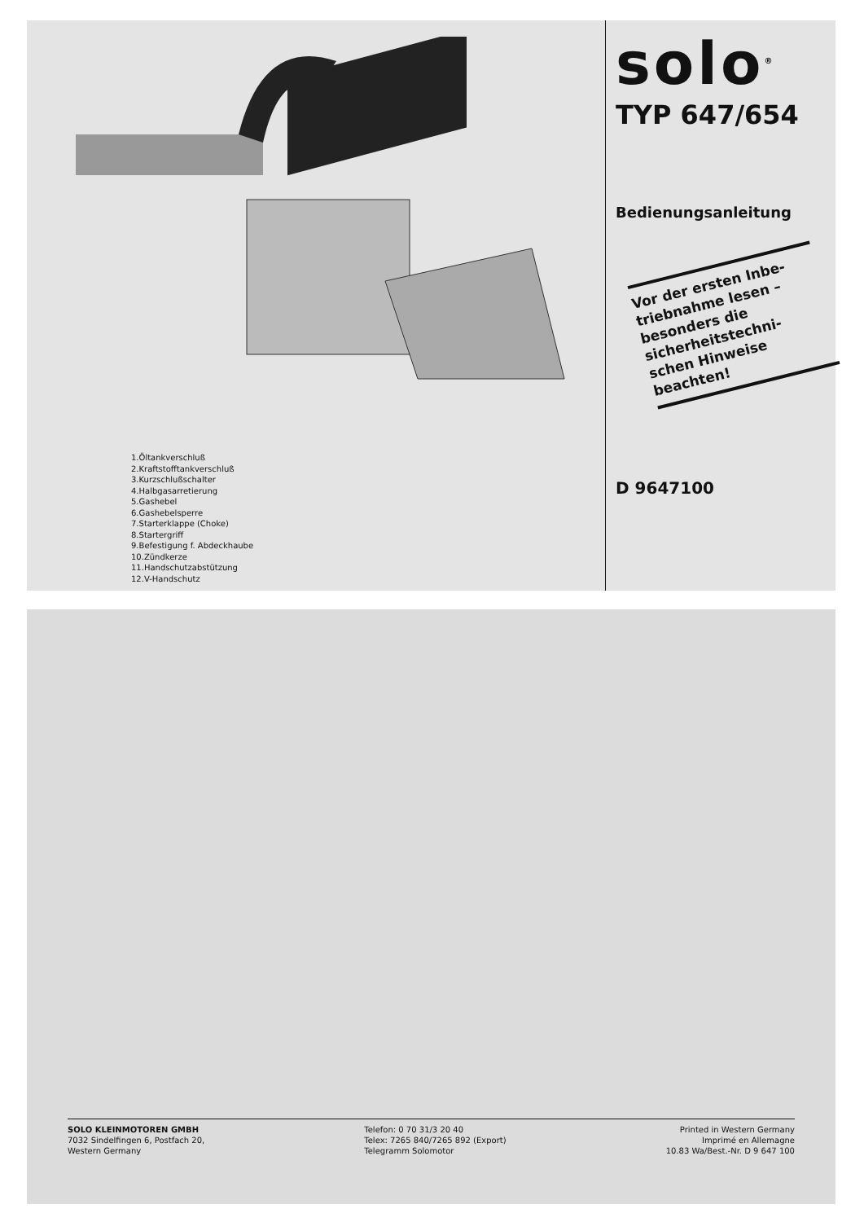1.Öltankverschluß
2.Kraftstofftankverschluß
3.Kurzschlußschalter
4.Halbgasarretierung
5.Gashebel
6.Gashebelsperre
7.Starterklappe (Choke)
8.Startergriff
9.Befestigung f. Abdeckhaube
10.Zündkerze
11.Handschutzabstützung
12.V-Handschutz
solo<sup>®</sup>
TYP 647/654
Bedienungsanleitung
Vor der ersten Inbe-
triebnahme lesen –
besonders die
sicherheitstechni-
schen Hinweise
beachten!
D 9647100
SOLO KLEINMOTOREN GMBH
7032 Sindelfingen 6, Postfach 20,
Western Germany
Telefon: 0 70 31/3 20 40
Telex: 7265 840/7265 892 (Export)
Telegramm Solomotor
Printed in Western Germany
Imprimé en Allemagne
10.83 Wa/Best.-Nr. D 9 647 100